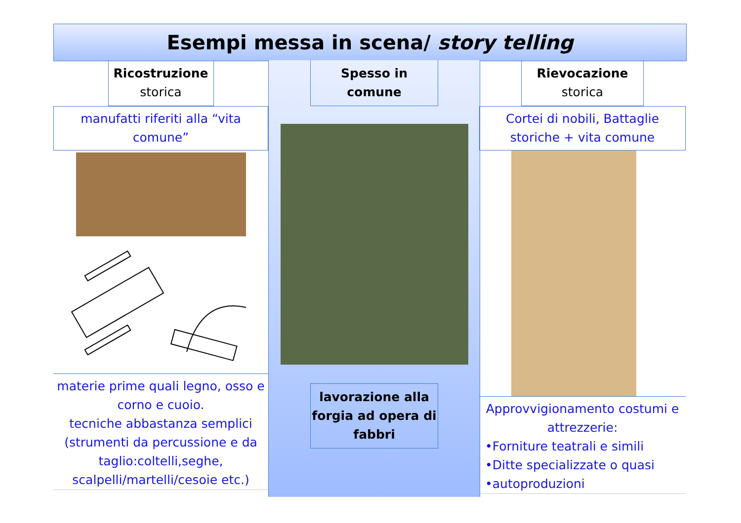Esempi messa in scena/ story telling
Ricostruzione
storica
manufatti riferiti alla “vita comune”
materie prime quali legno, osso e corno e cuoio.
tecniche abbastanza semplici (strumenti da percussione e da taglio:coltelli,seghe, scalpelli/martelli/cesoie etc.)
Spesso in
comune
lavorazione alla forgia ad opera di fabbri
Rievocazione
storica
Cortei di nobili, Battaglie storiche + vita comune
Approvvigionamento costumi e attrezzerie:
•Forniture teatrali e simili
•Ditte specializzate o quasi
•autoproduzioni